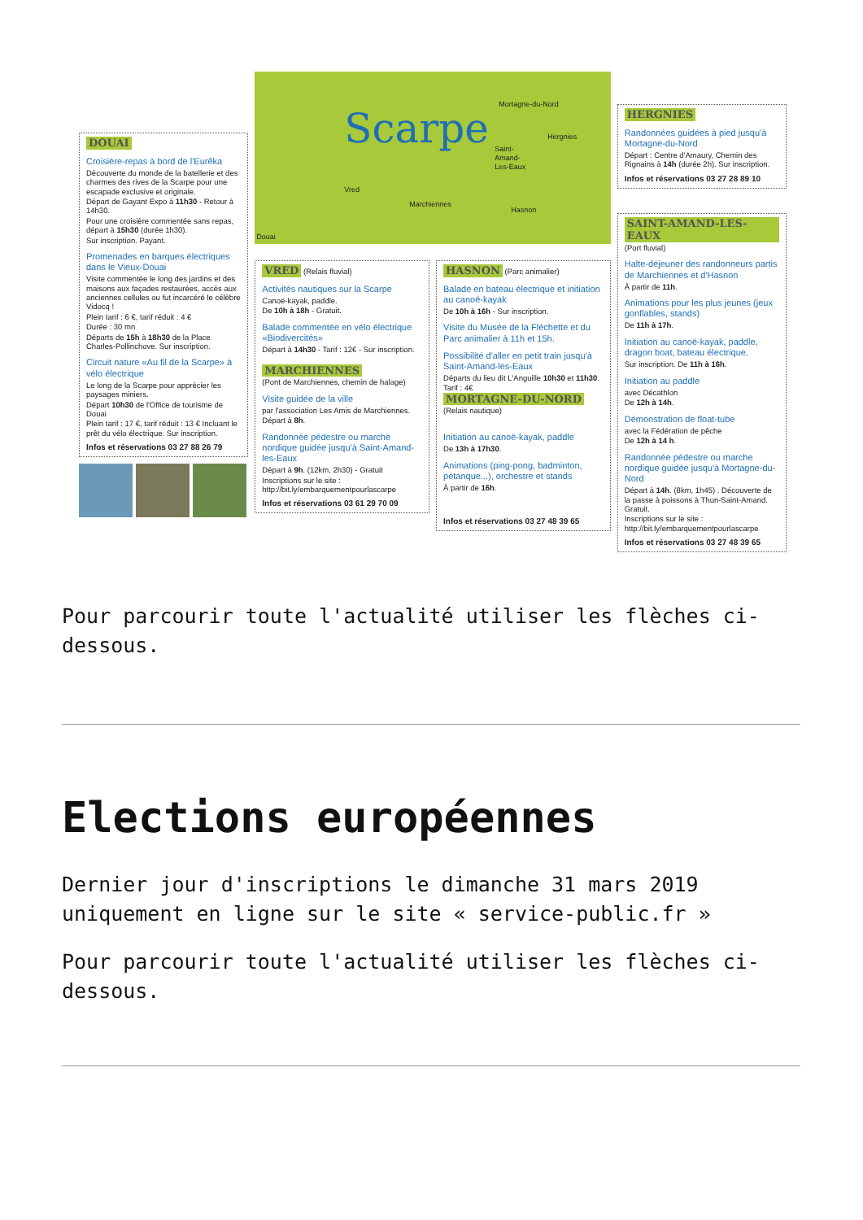DOUAI
Croisière-repas à bord de l'Eurêka
Découverte du monde de la batellerie et des charmes des rives de la Scarpe pour une escapade exclusive et originale.
Départ de Gayant Expo à 11h30 - Retour à 14h30.
Pour une croisière commentée sans repas, départ à 15h30 (durée 1h30).
Sur inscription. Payant.
Promenades en barques électriques dans le Vieux-Douai
Visite commentée le long des jardins et des maisons aux façades restaurées, accès aux anciennes cellules ou fut incarcéré le célèbre Vidocq !
Plein tarif : 6 €, tarif réduit : 4 €
Durée : 30 mn
Départs de 15h à 18h30 de la Place Charles-Pollinchove. Sur inscription.
Circuit nature «Au fil de la Scarpe» à vélo électrique
Le long de la Scarpe pour apprécier les paysages miniers.
Départ 10h30 de l'Office de tourisme de Douai
Plein tarif : 17 €, tarif réduit : 13 € Incluant le prêt du vélo électrique. Sur inscription.
Infos et réservations 03 27 88 26 79
Scarpe Mortagne-du-Nord
Hergnies
Saint-
Amand-
Les-Eaux
Vred
Marchiennes
Hasnon
Douai
VRED (Relais fluvial)
Activités nautiques sur la Scarpe
Canoë-kayak, paddle.
De 10h à 18h - Gratuit.
Balade commentée en vélo électrique «Biodivercités»
Départ à 14h30 - Tarif : 12€ - Sur inscription.
MARCHIENNES
(Pont de Marchiennes, chemin de halage)
Visite guidée de la ville
par l'association Les Amis de Marchiennes.
Départ à 8h.
Randonnée pédestre ou marche nordique guidée jusqu'à Saint-Amand-les-Eaux
Départ à 9h. (12km, 2h30) - Gratuit
Inscriptions sur le site : http://bit.ly/embarquementpourlascarpe
Infos et réservations 03 61 29 70 09
HASNON (Parc animalier)
Balade en bateau électrique et initiation au canoë-kayak
De 10h à 16h - Sur inscription.
Visite du Musée de la Fléchette et du Parc animalier à 11h et 15h.
Possibilité d'aller en petit train jusqu'à Saint-Amand-les-Eaux
Départs du lieu dit L'Anguille 10h30 et 11h30. Tarif : 4€
MORTAGNE-DU-NORD
(Relais nautique)
Initiation au canoë-kayak, paddle
De 13h à 17h30.
Animations (ping-pong, badminton, pétanque...), orchestre et stands
À partir de 16h.
Infos et réservations 03 27 48 39 65
HERGNIES
Randonnées guidées à pied jusqu'à Mortagne-du-Nord
Départ : Centre d'Amaury, Chemin des Rignains à 14h (durée 2h). Sur inscription.
Infos et réservations 03 27 28 89 10
SAINT-AMAND-LES-EAUX
(Port fluvial)
Halte-déjeuner des randonneurs partis de Marchiennes et d'Hasnon
À partir de 11h.
Animations pour les plus jeunes (jeux gonflables, stands)
De 11h à 17h.
Initiation au canoë-kayak, paddle, dragon boat, bateau électrique.
Sur inscription. De 11h à 16h.
Initiation au paddle
avec Décathlon
De 12h à 14h.
Démonstration de float-tube
avec la Fédération de pêche
De 12h à 14 h.
Randonnée pédestre ou marche nordique guidée jusqu'à Mortagne-du-Nord
Départ à 14h. (8km, 1h45) . Découverte de la passe à poissons à Thun-Saint-Amand. Gratuit.
Inscriptions sur le site : http://bit.ly/embarquementpourlascarpe
Infos et réservations 03 27 48 39 65
Pour parcourir toute l'actualité utiliser les flèches ci-dessous.
Elections européennes
Dernier jour d'inscriptions le dimanche 31 mars 2019 uniquement en ligne sur le site « service-public.fr »
Pour parcourir toute l'actualité utiliser les flèches ci-dessous.